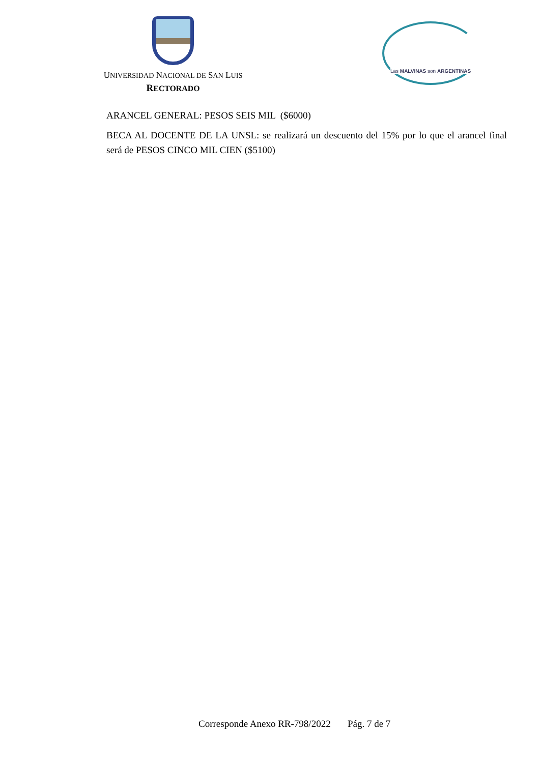UNIVERSIDAD NACIONAL DE SAN LUIS
RECTORADO
Las MALVINAS son ARGENTINAS
ARANCEL GENERAL: PESOS SEIS MIL ($6000)
BECA AL DOCENTE DE LA UNSL: se realizará un descuento del 15% por lo que el arancel final será de PESOS CINCO MIL CIEN ($5100)
Corresponde Anexo RR-798/2022 Pág. 7 de 7